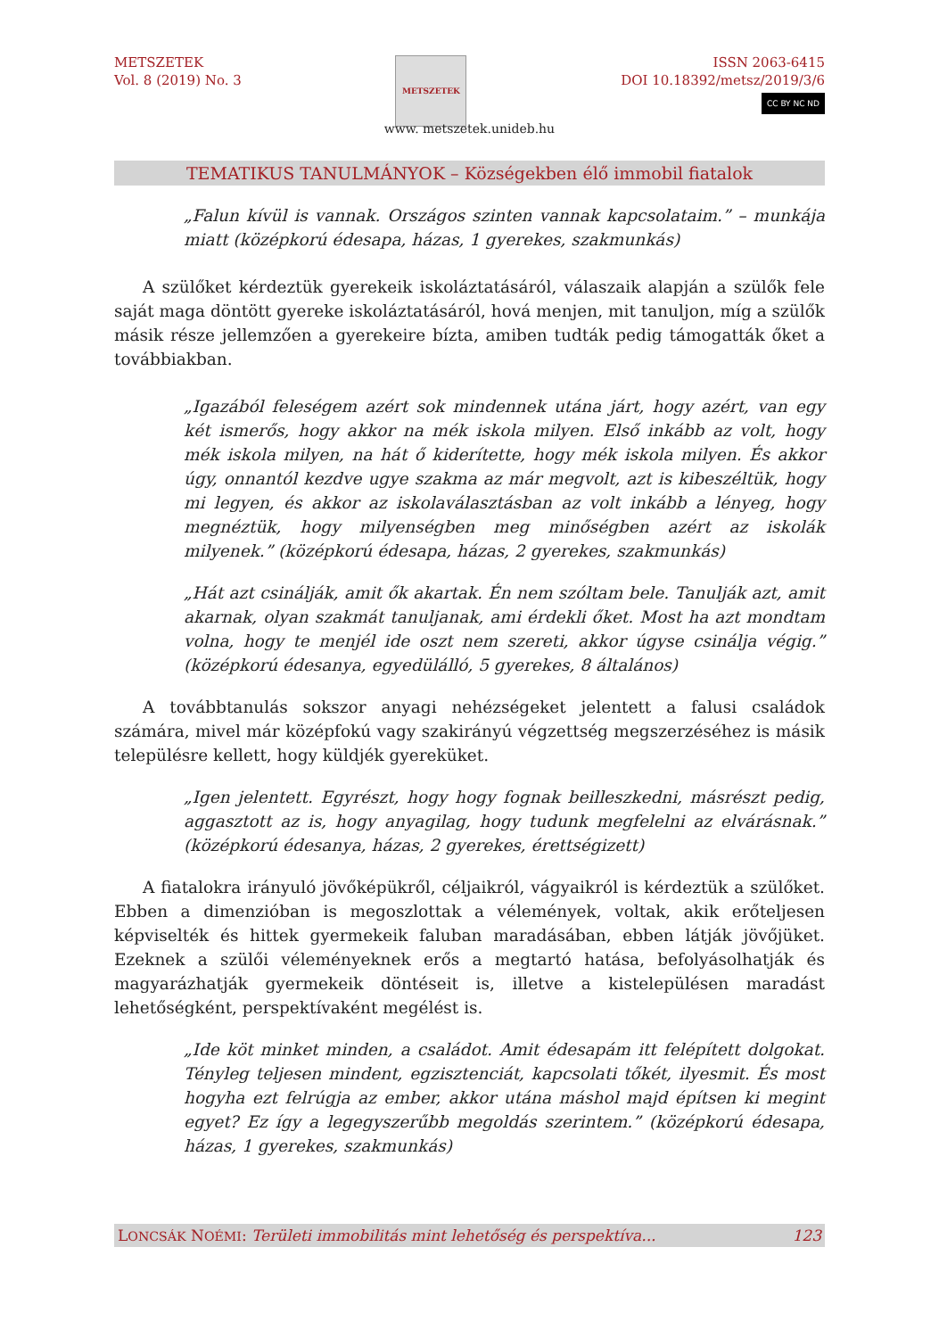METSZETEK
Vol. 8 (2019) No. 3
METSZETEK
ISSN 2063-6415
DOI 10.18392/metsz/2019/3/6
CC BY NC ND
www. metszetek.unideb.hu
TEMATIKUS TANULMÁNYOK – Községekben élő immobil fiatalok
„Falun kívül is vannak. Országos szinten vannak kapcsolataim.” – munkája miatt (középkorú édesapa, házas, 1 gyerekes, szakmunkás)
A szülőket kérdeztük gyerekeik iskoláztatásáról, válaszaik alapján a szülők fele saját maga döntött gyereke iskoláztatásáról, hová menjen, mit tanuljon, míg a szülők másik része jellemzően a gyerekeire bízta, amiben tudták pedig támogatták őket a továbbiakban.
„Igazából feleségem azért sok mindennek utána járt, hogy azért, van egy két ismerős, hogy akkor na mék iskola milyen. Első inkább az volt, hogy mék iskola milyen, na hát ő kiderítette, hogy mék iskola milyen. És akkor úgy, onnantól kezdve ugye szakma az már megvolt, azt is kibeszéltük, hogy mi legyen, és akkor az iskolaválasztásban az volt inkább a lényeg, hogy megnéztük, hogy milyenségben meg minőségben azért az iskolák milyenek.” (középkorú édesapa, házas, 2 gyerekes, szakmunkás)
„Hát azt csinálják, amit ők akartak. Én nem szóltam bele. Tanulják azt, amit akarnak, olyan szakmát tanuljanak, ami érdekli őket. Most ha azt mondtam volna, hogy te menjél ide oszt nem szereti, akkor úgyse csinálja végig.” (középkorú édesanya, egyedülálló, 5 gyerekes, 8 általános)
A továbbtanulás sokszor anyagi nehézségeket jelentett a falusi családok számára, mivel már középfokú vagy szakirányú végzettség megszerzéséhez is másik településre kellett, hogy küldjék gyereküket.
„Igen jelentett. Egyrészt, hogy hogy fognak beilleszkedni, másrészt pedig, aggasztott az is, hogy anyagilag, hogy tudunk megfelelni az elvárásnak.” (középkorú édesanya, házas, 2 gyerekes, érettségizett)
A fiatalokra irányuló jövőképükről, céljaikról, vágyaikról is kérdeztük a szülőket. Ebben a dimenzióban is megoszlottak a vélemények, voltak, akik erőteljesen képviselték és hittek gyermekeik faluban maradásában, ebben látják jövőjüket. Ezeknek a szülői véleményeknek erős a megtartó hatása, befolyásolhatják és magyarázhatják gyermekeik döntéseit is, illetve a kistelepülésen maradást lehetőségként, perspektívaként megélést is.
„Ide köt minket minden, a családot. Amit édesapám itt felépített dolgokat. Tényleg teljesen mindent, egzisztenciát, kapcsolati tőkét, ilyesmit. És most hogyha ezt felrúgja az ember, akkor utána máshol majd építsen ki megint egyet? Ez így a legegyszerűbb megoldás szerintem.” (középkorú édesapa, házas, 1 gyerekes, szakmunkás)
LONCSÁK NOÉMI: Területi immobilitás mint lehetőség és perspektíva... 123